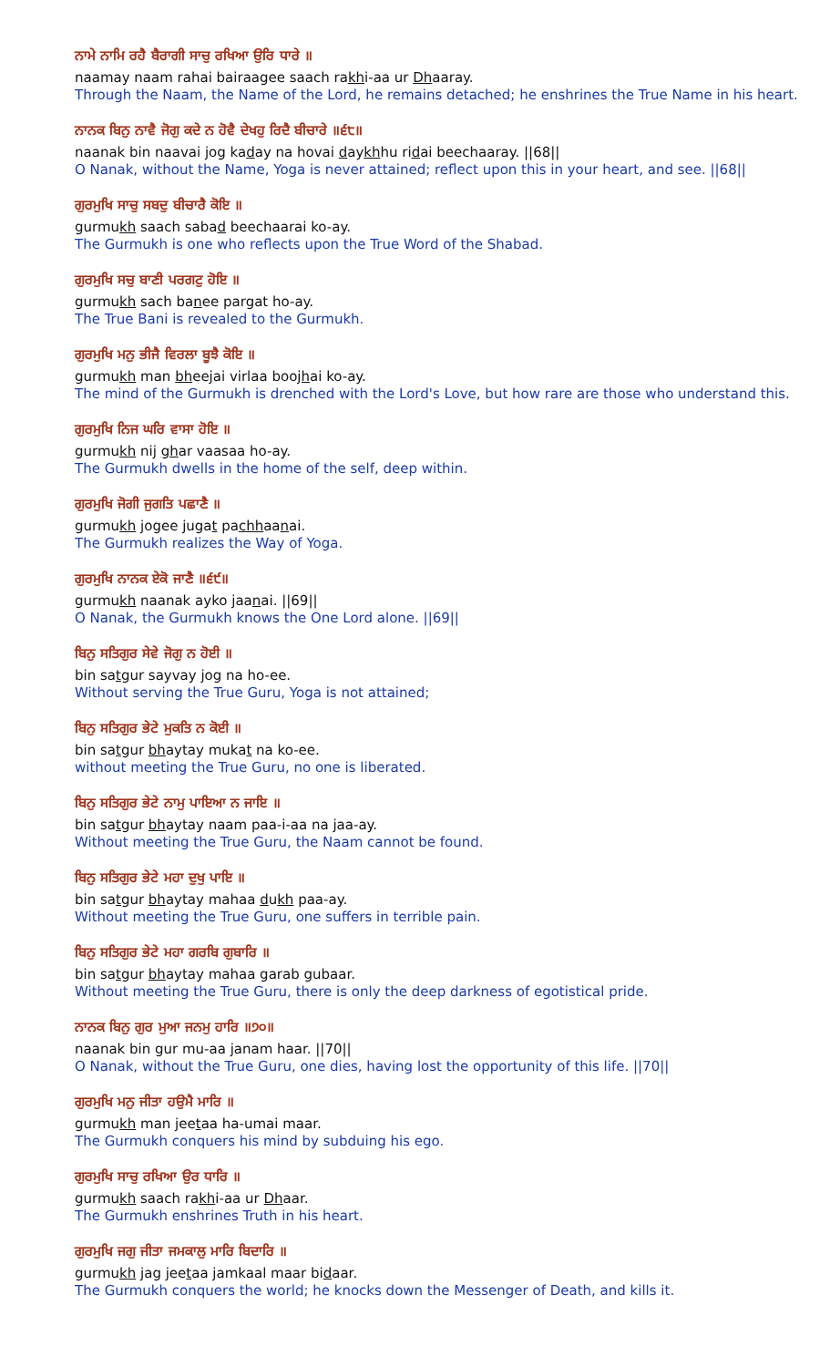ਨਾਮੇ ਨਾਮਿ ਰਹੈ ਬੈਰਾਗੀ ਸਾਚੁ ਰਖਿਆ ਉਰਿ ਧਾਰੇ ॥
naamay naam rahai bairaagee saach rakhi-aa ur Dhaaray.
Through the Naam, the Name of the Lord, he remains detached; he enshrines the True Name in his heart.
ਨਾਨਕ ਬਿਨੁ ਨਾਵੈ ਜੋਗੁ ਕਦੇ ਨ ਹੋਵੈ ਦੇਖਹੁ ਰਿਦੈ ਬੀਚਾਰੇ ॥੬੮॥
naanak bin naavai jog kaday na hovai daykhhu ridai beechaaray. ||68||
O Nanak, without the Name, Yoga is never attained; reflect upon this in your heart, and see. ||68||
ਗੁਰਮੁਖਿ ਸਾਚੁ ਸਬਦੁ ਬੀਚਾਰੈ ਕੋਇ ॥
gurmukh saach sabad beechaarai ko-ay.
The Gurmukh is one who reflects upon the True Word of the Shabad.
ਗੁਰਮੁਖਿ ਸਚੁ ਬਾਣੀ ਪਰਗਟੁ ਹੋਇ ॥
gurmukh sach banee pargat ho-ay.
The True Bani is revealed to the Gurmukh.
ਗੁਰਮੁਖਿ ਮਨੁ ਭੀਜੈ ਵਿਰਲਾ ਬੂਝੈ ਕੋਇ ॥
gurmukh man bheejai virlaa boojhai ko-ay.
The mind of the Gurmukh is drenched with the Lord's Love, but how rare are those who understand this.
ਗੁਰਮੁਖਿ ਨਿਜ ਘਰਿ ਵਾਸਾ ਹੋਇ ॥
gurmukh nij ghar vaasaa ho-ay.
The Gurmukh dwells in the home of the self, deep within.
ਗੁਰਮੁਖਿ ਜੋਗੀ ਜੁਗਤਿ ਪਛਾਣੈ ॥
gurmukh jogee jugat pachhaanai.
The Gurmukh realizes the Way of Yoga.
ਗੁਰਮੁਖਿ ਨਾਨਕ ਏਕੋ ਜਾਣੈ ॥੬੯॥
gurmukh naanak ayko jaanai. ||69||
O Nanak, the Gurmukh knows the One Lord alone. ||69||
ਬਿਨੁ ਸਤਿਗੁਰ ਸੇਵੇ ਜੋਗੁ ਨ ਹੋਈ ॥
bin satgur sayvay jog na ho-ee.
Without serving the True Guru, Yoga is not attained;
ਬਿਨੁ ਸਤਿਗੁਰ ਭੇਟੇ ਮੁਕਤਿ ਨ ਕੋਈ ॥
bin satgur bhaytay mukat na ko-ee.
without meeting the True Guru, no one is liberated.
ਬਿਨੁ ਸਤਿਗੁਰ ਭੇਟੇ ਨਾਮੁ ਪਾਇਆ ਨ ਜਾਇ ॥
bin satgur bhaytay naam paa-i-aa na jaa-ay.
Without meeting the True Guru, the Naam cannot be found.
ਬਿਨੁ ਸਤਿਗੁਰ ਭੇਟੇ ਮਹਾ ਦੁਖੁ ਪਾਇ ॥
bin satgur bhaytay mahaa dukh paa-ay.
Without meeting the True Guru, one suffers in terrible pain.
ਬਿਨੁ ਸਤਿਗੁਰ ਭੇਟੇ ਮਹਾ ਗਰਬਿ ਗੁਬਾਰਿ ॥
bin satgur bhaytay mahaa garab gubaar.
Without meeting the True Guru, there is only the deep darkness of egotistical pride.
ਨਾਨਕ ਬਿਨੁ ਗੁਰ ਮੁਆ ਜਨਮੁ ਹਾਰਿ ॥੭੦॥
naanak bin gur mu-aa janam haar. ||70||
O Nanak, without the True Guru, one dies, having lost the opportunity of this life. ||70||
ਗੁਰਮੁਖਿ ਮਨੁ ਜੀਤਾ ਹਉਮੈ ਮਾਰਿ ॥
gurmukh man jeetaa ha-umai maar.
The Gurmukh conquers his mind by subduing his ego.
ਗੁਰਮੁਖਿ ਸਾਚੁ ਰਖਿਆ ਉਰ ਧਾਰਿ ॥
gurmukh saach rakhi-aa ur Dhaar.
The Gurmukh enshrines Truth in his heart.
ਗੁਰਮੁਖਿ ਜਗੁ ਜੀਤਾ ਜਮਕਾਲੁ ਮਾਰਿ ਬਿਦਾਰਿ ॥
gurmukh jag jeetaa jamkaal maar bidaar.
The Gurmukh conquers the world; he knocks down the Messenger of Death, and kills it.